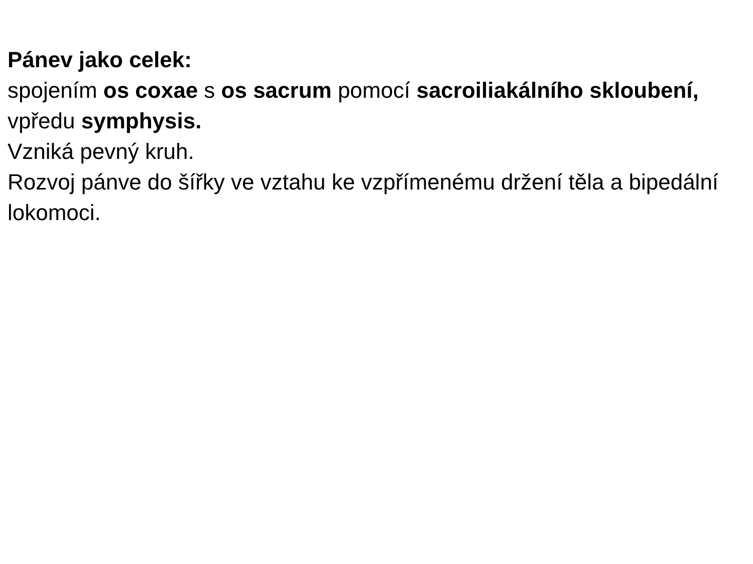Pánev jako celek:
spojením os coxae s os sacrum pomocí sacroiliakálního skloubení, vpředu symphysis.
Vzniká pevný kruh.
Rozvoj pánve do šířky ve vztahu ke vzpřímenému držení těla a bipedální lokomoci.